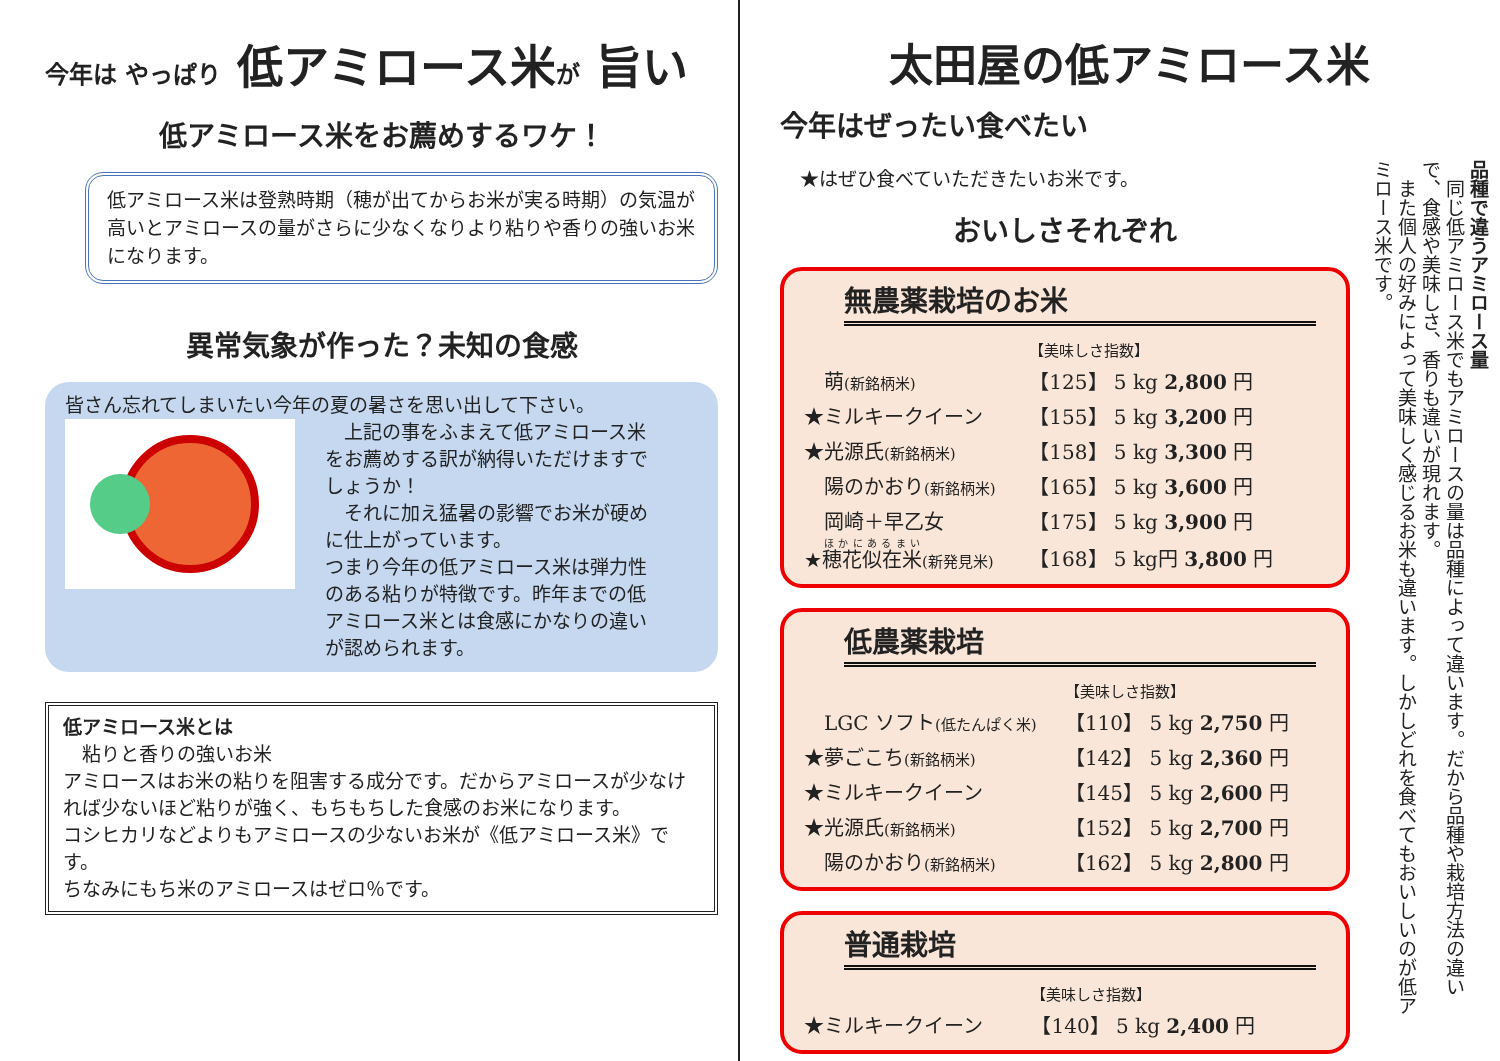今年は やっぱり 低アミロース米が 旨い
低アミロース米をお薦めするワケ！
低アミロース米は登熟時期（穂が出てからお米が実る時期）の気温が高いとアミロースの量がさらに少なくなりより粘りや香りの強いお米になります。
異常気象が作った？未知の食感
皆さん忘れてしまいたい今年の夏の暑さを思い出して下さい。
　上記の事をふまえて低アミロース米をお薦めする訳が納得いただけますでしょうか！
　それに加え猛暑の影響でお米が硬めに仕上がっています。
つまり今年の低アミロース米は弾力性のある粘りが特徴です。昨年までの低アミロース米とは食感にかなりの違いが認められます。
低アミロース米とは
　粘りと香りの強いお米
アミロースはお米の粘りを阻害する成分です。だからアミロースが少なければ少ないほど粘りが強く、もちもちした食感のお米になります。
コシヒカリなどよりもアミロースの少ないお米が《低アミロース米》です。
ちなみにもち米のアミロースはゼロ％です。
太田屋の低アミロース米
今年はぜったい食べたい
★はぜひ食べていただきたいお米です。
おいしさそれぞれ
無農薬栽培のお米
| | 【美味しさ指数】 |
| 萌 (新銘柄米) | 【125】 5 kg 2,800 円 |
| ★ミルキークイーン | 【155】 5 kg 3,200 円 |
| ★光源氏 (新銘柄米) | 【158】 5 kg 3,300 円 |
| 陽のかおり (新銘柄米) | 【165】 5 kg 3,600 円 |
| 岡崎＋早乙女 | 【175】 5 kg 3,900 円 |
| ★ 穂花似在米 (新発見米) | 【168】 5 kg円 3,800 円 |
低農薬栽培
| | 【美味しさ指数】 |
| LGC ソフト (低たんぱく米) | 【110】 5 kg 2,750 円 |
| ★夢ごこち (新銘柄米) | 【142】 5 kg 2,360 円 |
| ★ミルキークイーン | 【145】 5 kg 2,600 円 |
| ★光源氏 (新銘柄米) | 【152】 5 kg 2,700 円 |
| 陽のかおり (新銘柄米) | 【162】 5 kg 2,800 円 |
普通栽培
| | 【美味しさ指数】 |
| ★ミルキークイーン | 【140】 5 kg 2,400 円 |
品種で違うアミロース量
　同じ低アミロース米でもアミロースの量は品種によって違います。だから品種や栽培方法の違いで、食感や美味しさ、香りも違いが現れます。
　また個人の好みによって美味しく感じるお米も違います。しかしどれを食べてもおいしいのが低アミロース米です。